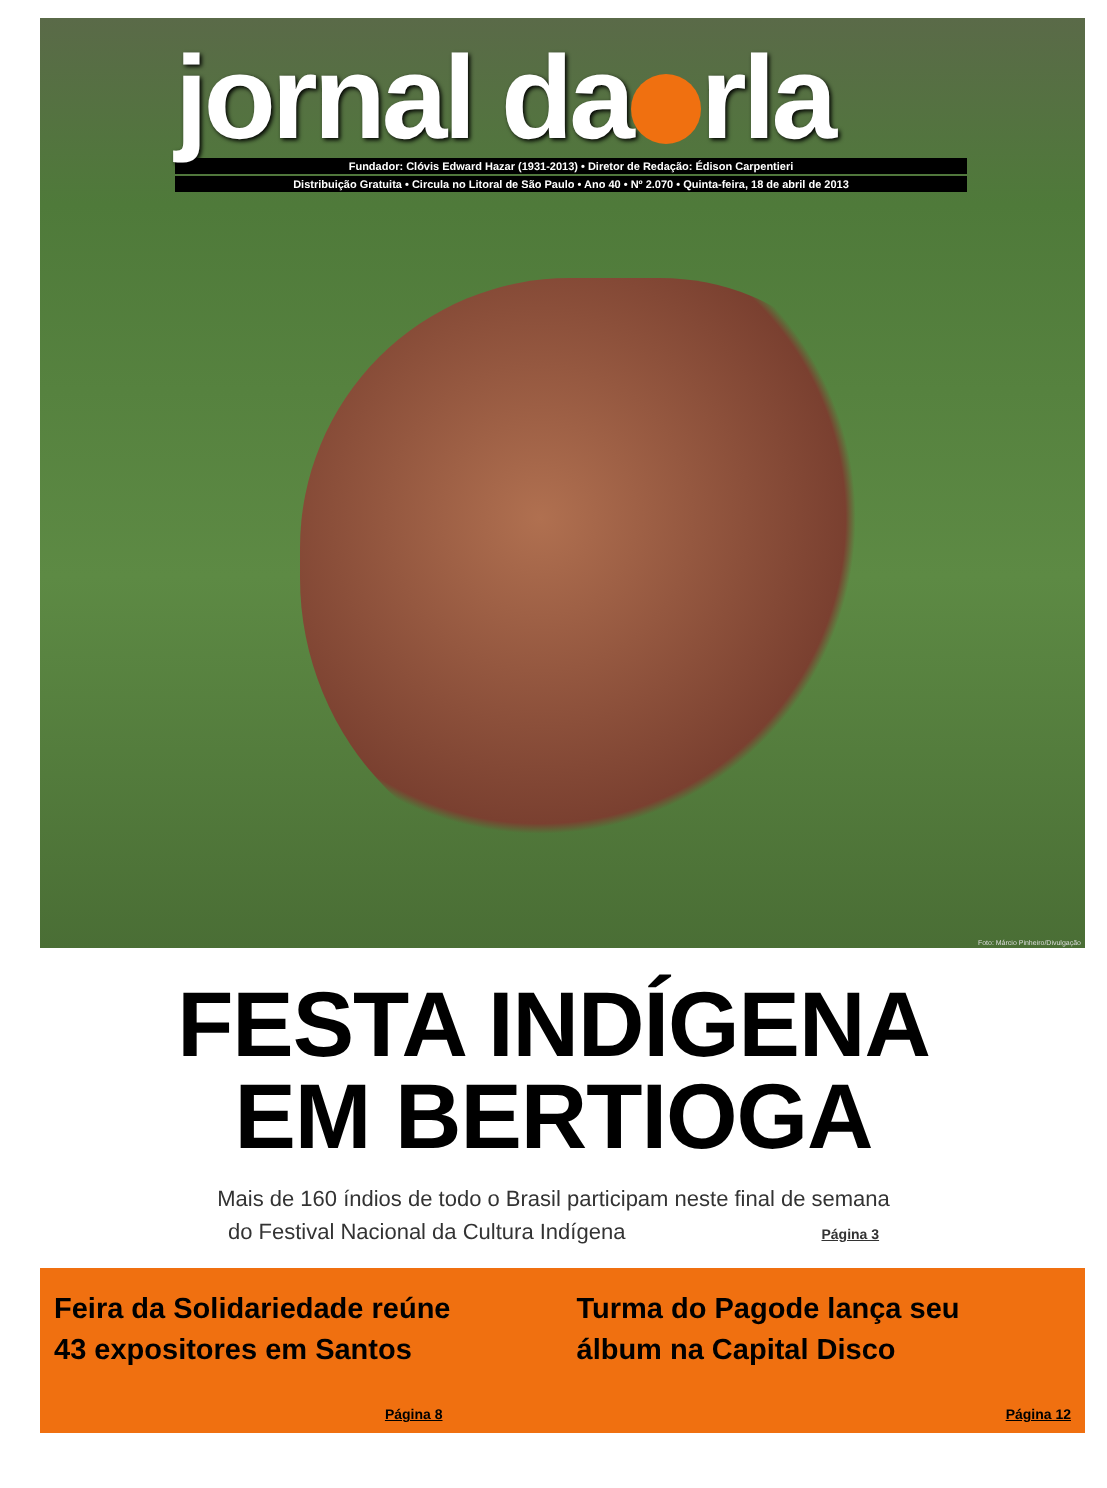jornal da rla
Fundador: Clóvis Edward Hazar (1931-2013) • Diretor de Redação: Édison Carpentieri
Distribuição Gratuita • Circula no Litoral de São Paulo • Ano 40 • Nº 2.070 • Quinta-feira, 18 de abril de 2013
Foto: Márcio Pinheiro/Divulgação
FESTA INDÍGENA
EM BERTIOGA
Mais de 160 índios de todo o Brasil participam neste final de semana
do Festival Nacional da Cultura Indígena Página 3
Feira da Solidariedade reúne
43 expositores em Santos
Página 8
Turma do Pagode lança seu
álbum na Capital Disco
Página 12